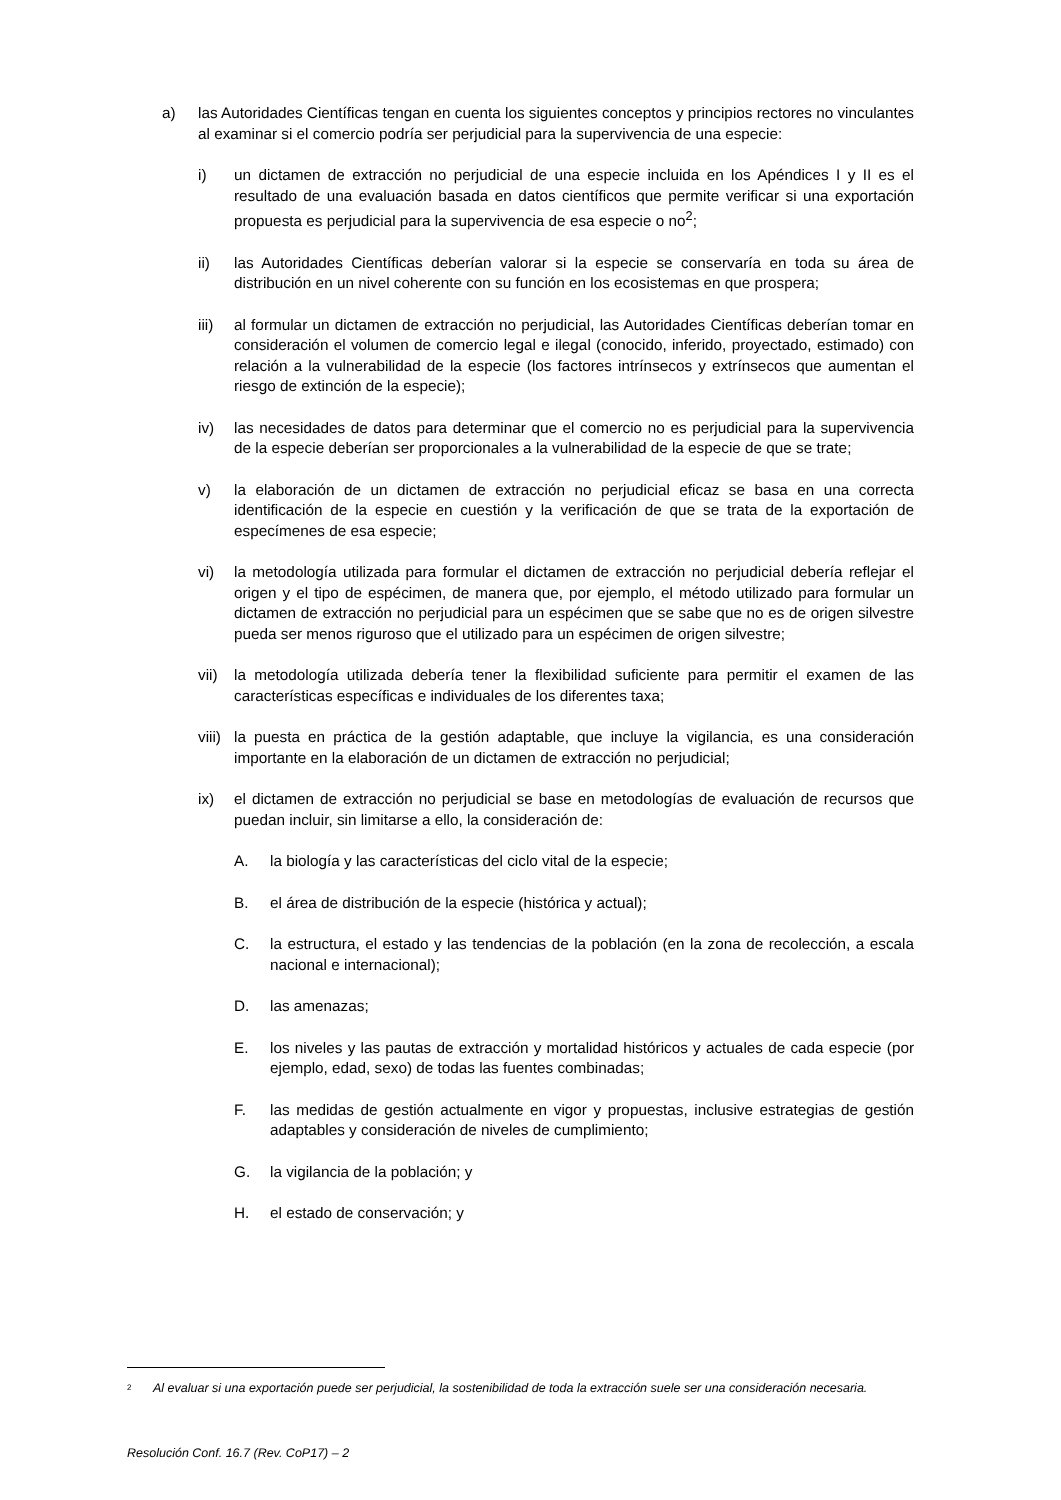a) las Autoridades Científicas tengan en cuenta los siguientes conceptos y principios rectores no vinculantes al examinar si el comercio podría ser perjudicial para la supervivencia de una especie:
i) un dictamen de extracción no perjudicial de una especie incluida en los Apéndices I y II es el resultado de una evaluación basada en datos científicos que permite verificar si una exportación propuesta es perjudicial para la supervivencia de esa especie o no<sup>2</sup>;
ii) las Autoridades Científicas deberían valorar si la especie se conservaría en toda su área de distribución en un nivel coherente con su función en los ecosistemas en que prospera;
iii) al formular un dictamen de extracción no perjudicial, las Autoridades Científicas deberían tomar en consideración el volumen de comercio legal e ilegal (conocido, inferido, proyectado, estimado) con relación a la vulnerabilidad de la especie (los factores intrínsecos y extrínsecos que aumentan el riesgo de extinción de la especie);
iv) las necesidades de datos para determinar que el comercio no es perjudicial para la supervivencia de la especie deberían ser proporcionales a la vulnerabilidad de la especie de que se trate;
v) la elaboración de un dictamen de extracción no perjudicial eficaz se basa en una correcta identificación de la especie en cuestión y la verificación de que se trata de la exportación de especímenes de esa especie;
vi) la metodología utilizada para formular el dictamen de extracción no perjudicial debería reflejar el origen y el tipo de espécimen, de manera que, por ejemplo, el método utilizado para formular un dictamen de extracción no perjudicial para un espécimen que se sabe que no es de origen silvestre pueda ser menos riguroso que el utilizado para un espécimen de origen silvestre;
vii) la metodología utilizada debería tener la flexibilidad suficiente para permitir el examen de las características específicas e individuales de los diferentes taxa;
viii) la puesta en práctica de la gestión adaptable, que incluye la vigilancia, es una consideración importante en la elaboración de un dictamen de extracción no perjudicial;
ix) el dictamen de extracción no perjudicial se base en metodologías de evaluación de recursos que puedan incluir, sin limitarse a ello, la consideración de:
A. la biología y las características del ciclo vital de la especie;
B. el área de distribución de la especie (histórica y actual);
C. la estructura, el estado y las tendencias de la población (en la zona de recolección, a escala nacional e internacional);
D. las amenazas;
E. los niveles y las pautas de extracción y mortalidad históricos y actuales de cada especie (por ejemplo, edad, sexo) de todas las fuentes combinadas;
F. las medidas de gestión actualmente en vigor y propuestas, inclusive estrategias de gestión adaptables y consideración de niveles de cumplimiento;
G. la vigilancia de la población; y
H. el estado de conservación; y
<sup>2</sup> Al evaluar si una exportación puede ser perjudicial, la sostenibilidad de toda la extracción suele ser una consideración necesaria.
Resolución Conf. 16.7 (Rev. CoP17) – 2